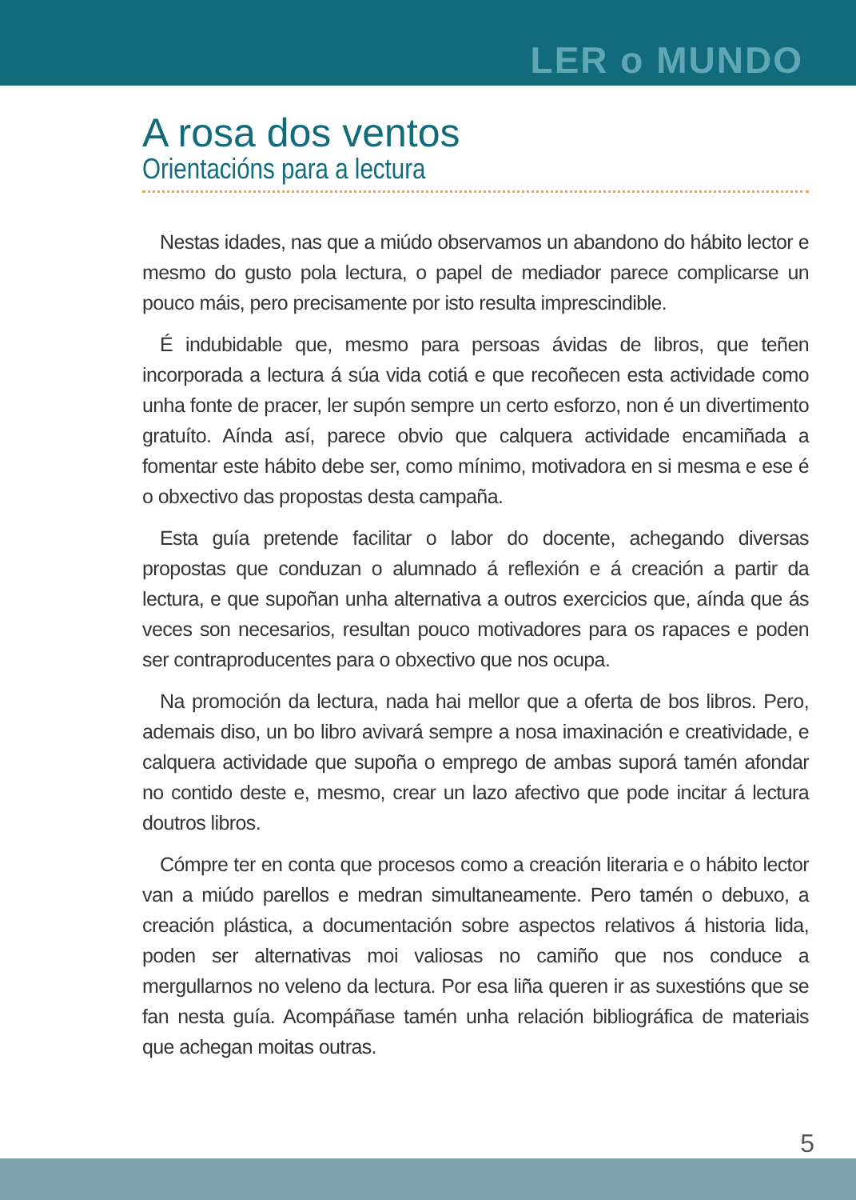LER o MUNDO
A rosa dos ventos
Orientacións para a lectura
Nestas idades, nas que a miúdo observamos un abandono do hábito lector e mesmo do gusto pola lectura, o papel de mediador parece complicarse un pouco máis, pero precisamente por isto resulta imprescindible.
É indubidable que, mesmo para persoas ávidas de libros, que teñen incorporada a lectura á súa vida cotiá e que recoñecen esta actividade como unha fonte de pracer, ler supón sempre un certo esforzo, non é un divertimento gratuíto. Aínda así, parece obvio que calquera actividade encamiñada a fomentar este hábito debe ser, como mínimo, motivadora en si mesma e ese é o obxectivo das propostas desta campaña.
Esta guía pretende facilitar o labor do docente, achegando diversas propostas que conduzan o alumnado á reflexión e á creación a partir da lectura, e que supoñan unha alternativa a outros exercicios que, aínda que ás veces son necesarios, resultan pouco motivadores para os rapaces e poden ser contraproducentes para o obxectivo que nos ocupa.
Na promoción da lectura, nada hai mellor que a oferta de bos libros. Pero, ademais diso, un bo libro avivará sempre a nosa imaxinación e creatividade, e calquera actividade que supoña o emprego de ambas suporá tamén afondar no contido deste e, mesmo, crear un lazo afectivo que pode incitar á lectura doutros libros.
Cómpre ter en conta que procesos como a creación literaria e o hábito lector van a miúdo parellos e medran simultaneamente. Pero tamén o debuxo, a creación plástica, a documentación sobre aspectos relativos á historia lida, poden ser alternativas moi valiosas no camiño que nos conduce a mergullarnos no veleno da lectura. Por esa liña queren ir as suxestións que se fan nesta guía. Acompáñase tamén unha relación bibliográfica de materiais que achegan moitas outras.
5